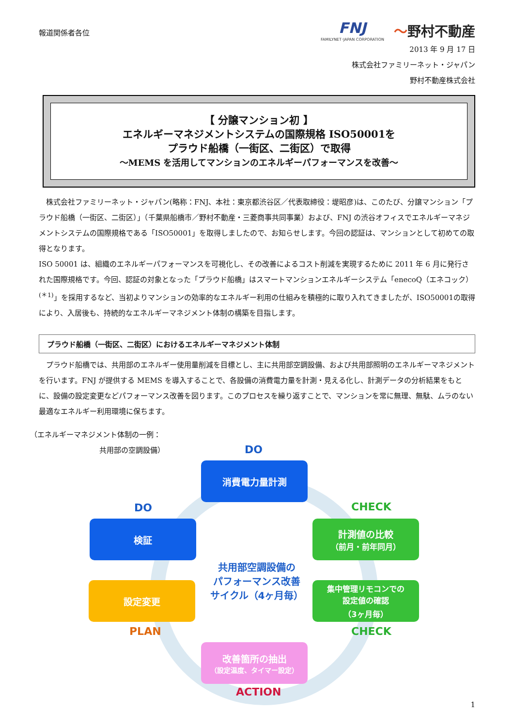報道関係者各位
FNJ
FAMILYNET･JAPAN CORPORATION
〜野村不動産
2013 年 9 月 17 日
株式会社ファミリーネット・ジャパン
野村不動産株式会社
【 分譲マンション初 】
エネルギーマネジメントシステムの国際規格 ISO50001を
プラウド船橋（一街区、二街区）で取得
～MEMS を活用してマンションのエネルギーパフォーマンスを改善～
株式会社ファミリーネット・ジャパン(略称：FNJ、本社：東京都渋谷区／代表取締役：堤昭彦)は、このたび、分譲マンション「プラウド船橋（一街区、二街区）」（千葉県船橋市／野村不動産・三菱商事共同事業）および、FNJ の渋谷オフィスでエネルギーマネジメントシステムの国際規格である「ISO50001」を取得しましたので、お知らせします。今回の認証は、マンションとして初めての取得となります。
ISO 50001 は、組織のエネルギーパフォーマンスを可視化し、その改善によるコスト削減を実現するために 2011 年 6 月に発行された国際規格です。今回、認証の対象となった「プラウド船橋」はスマートマンションエネルギーシステム「enecoQ（エネコック）<sup>(＊1)</sup>」を採用するなど、当初よりマンションの効率的なエネルギー利用の仕組みを積極的に取り入れてきましたが、ISO50001の取得により、入居後も、持続的なエネルギーマネジメント体制の構築を目指します。
プラウド船橋（一街区、二街区）におけるエネルギーマネジメント体制
プラウド船橋では、共用部のエネルギー使用量削減を目標とし、主に共用部空調設備、および共用部照明のエネルギーマネジメントを行います。FNJ が提供する MEMS を導入することで、各設備の消費電力量を計測・見える化し、計測データの分析結果をもとに、設備の設定変更などパフォーマンス改善を図ります。このプロセスを繰り返すことで、マンションを常に無理、無駄、ムラのない最適なエネルギー利用環境に保ちます。
（エネルギーマネジメント体制の一例：
共用部の空調設備） DO
消費電力量計測
CHECK
計測値の比較
（前月・前年同月）
DO
検証
共用部空調設備の
パフォーマンス改善
サイクル（4ヶ月毎）
設定変更
集中管理リモコンでの
設定値の確認
（3ヶ月毎）
PLAN CHECK
改善箇所の抽出
（設定温度、タイマー設定）
ACTION
1